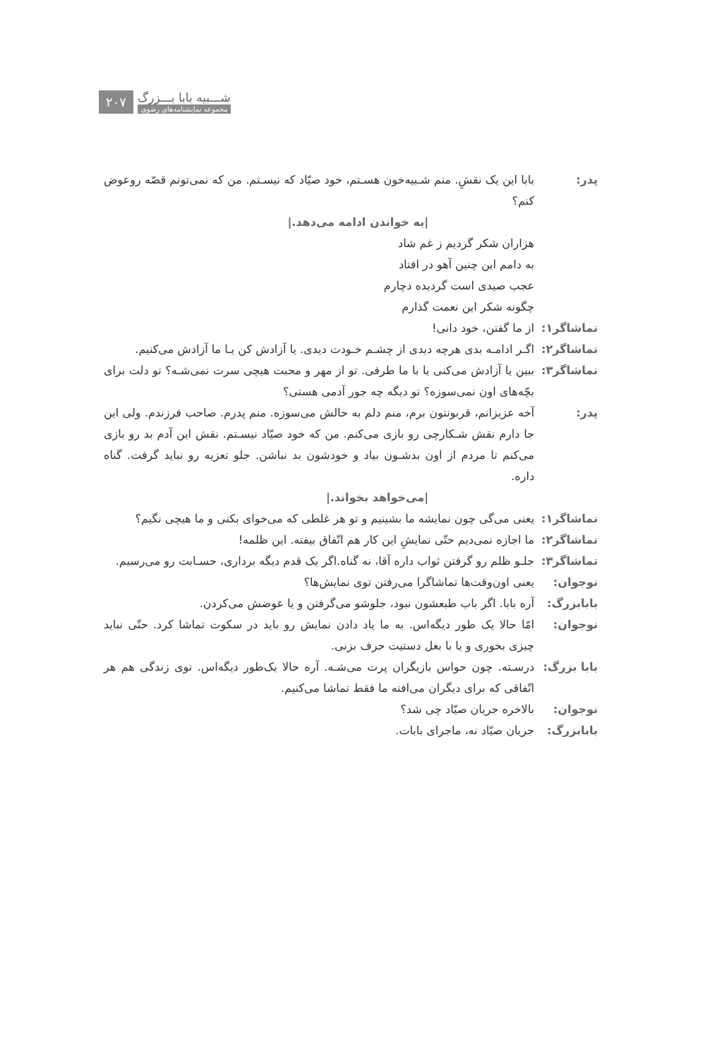۲۰۷
شـــبیه بابا بـــزرگ
مجموعه نمایشنامه‌های رضوی
پدر: بابا این یک نقشِ. منم شـبیه‌خون هسـتم، خود صیّاد که نیسـتم. من که نمی‌تونم قصّه روعوض کنم؟
|به خواندن ادامه می‌دهد.|
هزاران شکر گردیم ز غم شاد
به دامم این چنین آهو در افتاد
عجب صیدی است گردیده دچارم
چگونه شکر این نعمت گذارم
تماشاگر۱: از ما گفتن، خود دانی!
تماشاگر۲: اگـر ادامـه بدی هرچه دیدی از چشـم خـودت دیدی. یا آزادش کن یـا ما آزادش می‌کنیم.
تماشاگر۳: ببین یا آزادش می‌کنی یا با ما طرفی. تو از مهر و محبت هیچی سرت نمی‌شـه؟ تو دلت برای بچّه‌های اون نمی‌سوزه؟ تو دیگه چه جور آدمی هستی؟
پدر: آخه عزیزانم، قربونتون برم، منم دلم به حالش می‌سوزه. منم پدرم. صاحب فرزندم. ولی این جا دارم نقش شـکارچی رو بازی می‌کنم. من که خود صیّاد نیسـتم. نقش این آدم بد رو بازی می‌کنم تا مردم از اون بدشـون بیاد و خودشون بد نباشن. جلو تعزیه رو نباید گرفت. گناه داره.
|می‌خواهد بخواند.|
تماشاگر۱: یعنی می‌گی چون نمایشه ما بشینیم و تو هر غلطی که می‌خوای بکنی و ما هیچی نگیم؟
تماشاگر۲: ما اجازه نمی‌دیم حتّی نمایشِ این کار هم اتّفاق بیفته. این ظلمه!
تماشاگر۳: جلـو ظلم رو گرفتن ثواب داره آقا، نه گناه.اگر یک قدم دیگه برداری، حسـابت رو می‌رسیم.
نوجوان: یعنی اون‌وقت‌ها تماشاگرا می‌رفتن توی نمایش‌ها؟
بابابزرگ: آره بابا. اگر باب طبعشون نبود، جلوشو می‌گرفتن و یا عوضش می‌کردن.
نوجوان: امّا حالا یک طور دیگه‌اس. به ما یاد دادن نمایش رو باید در سکوت تماشا کرد. حتّی نباید چیزی بخوری و یا با بغل دستیت حرف بزنی.
بابا بزرگ:
درسـته. چون حواس بازیگران پرت می‌شـه. آره حالا یک‌طور دیگه‌اس. توی زندگی هم هر اتّفاقی که برای دیگران می‌افته ما فقط تماشا می‌کنیم.
نوجوان: بالاخره جریان صیّاد چی شد؟
بابابزرگ: جریان صیّاد نه، ماجرای بابات.